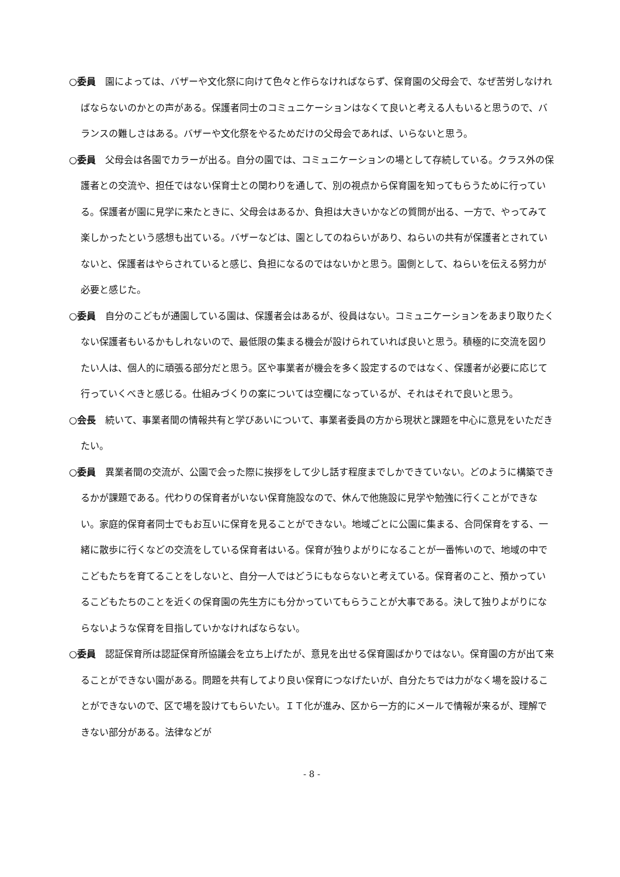○委員　園によっては、バザーや文化祭に向けて色々と作らなければならず、保育園の父母会で、なぜ苦労しなければならないのかとの声がある。保護者同士のコミュニケーションはなくて良いと考える人もいると思うので、バランスの難しさはある。バザーや文化祭をやるためだけの父母会であれば、いらないと思う。
○委員　父母会は各園でカラーが出る。自分の園では、コミュニケーションの場として存続している。クラス外の保護者との交流や、担任ではない保育士との関わりを通して、別の視点から保育園を知ってもらうために行っている。保護者が園に見学に来たときに、父母会はあるか、負担は大きいかなどの質問が出る、一方で、やってみて楽しかったという感想も出ている。バザーなどは、園としてのねらいがあり、ねらいの共有が保護者とされていないと、保護者はやらされていると感じ、負担になるのではないかと思う。園側として、ねらいを伝える努力が必要と感じた。
○委員　自分のこどもが通園している園は、保護者会はあるが、役員はない。コミュニケーションをあまり取りたくない保護者もいるかもしれないので、最低限の集まる機会が設けられていれば良いと思う。積極的に交流を図りたい人は、個人的に頑張る部分だと思う。区や事業者が機会を多く設定するのではなく、保護者が必要に応じて行っていくべきと感じる。仕組みづくりの案については空欄になっているが、それはそれで良いと思う。
○会長　続いて、事業者間の情報共有と学びあいについて、事業者委員の方から現状と課題を中心に意見をいただきたい。
○委員　異業者間の交流が、公園で会った際に挨拶をして少し話す程度までしかできていない。どのように構築できるかが課題である。代わりの保育者がいない保育施設なので、休んで他施設に見学や勉強に行くことができない。家庭的保育者同士でもお互いに保育を見ることができない。地域ごとに公園に集まる、合同保育をする、一緒に散歩に行くなどの交流をしている保育者はいる。保育が独りよがりになることが一番怖いので、地域の中でこどもたちを育てることをしないと、自分一人ではどうにもならないと考えている。保育者のこと、預かっているこどもたちのことを近くの保育園の先生方にも分かっていてもらうことが大事である。決して独りよがりにならないような保育を目指していかなければならない。
○委員　認証保育所は認証保育所協議会を立ち上げたが、意見を出せる保育園ばかりではない。保育園の方が出て来ることができない園がある。問題を共有してより良い保育につなげたいが、自分たちでは力がなく場を設けることができないので、区で場を設けてもらいたい。ＩＴ化が進み、区から一方的にメールで情報が来るが、理解できない部分がある。法律などが
- 8 -